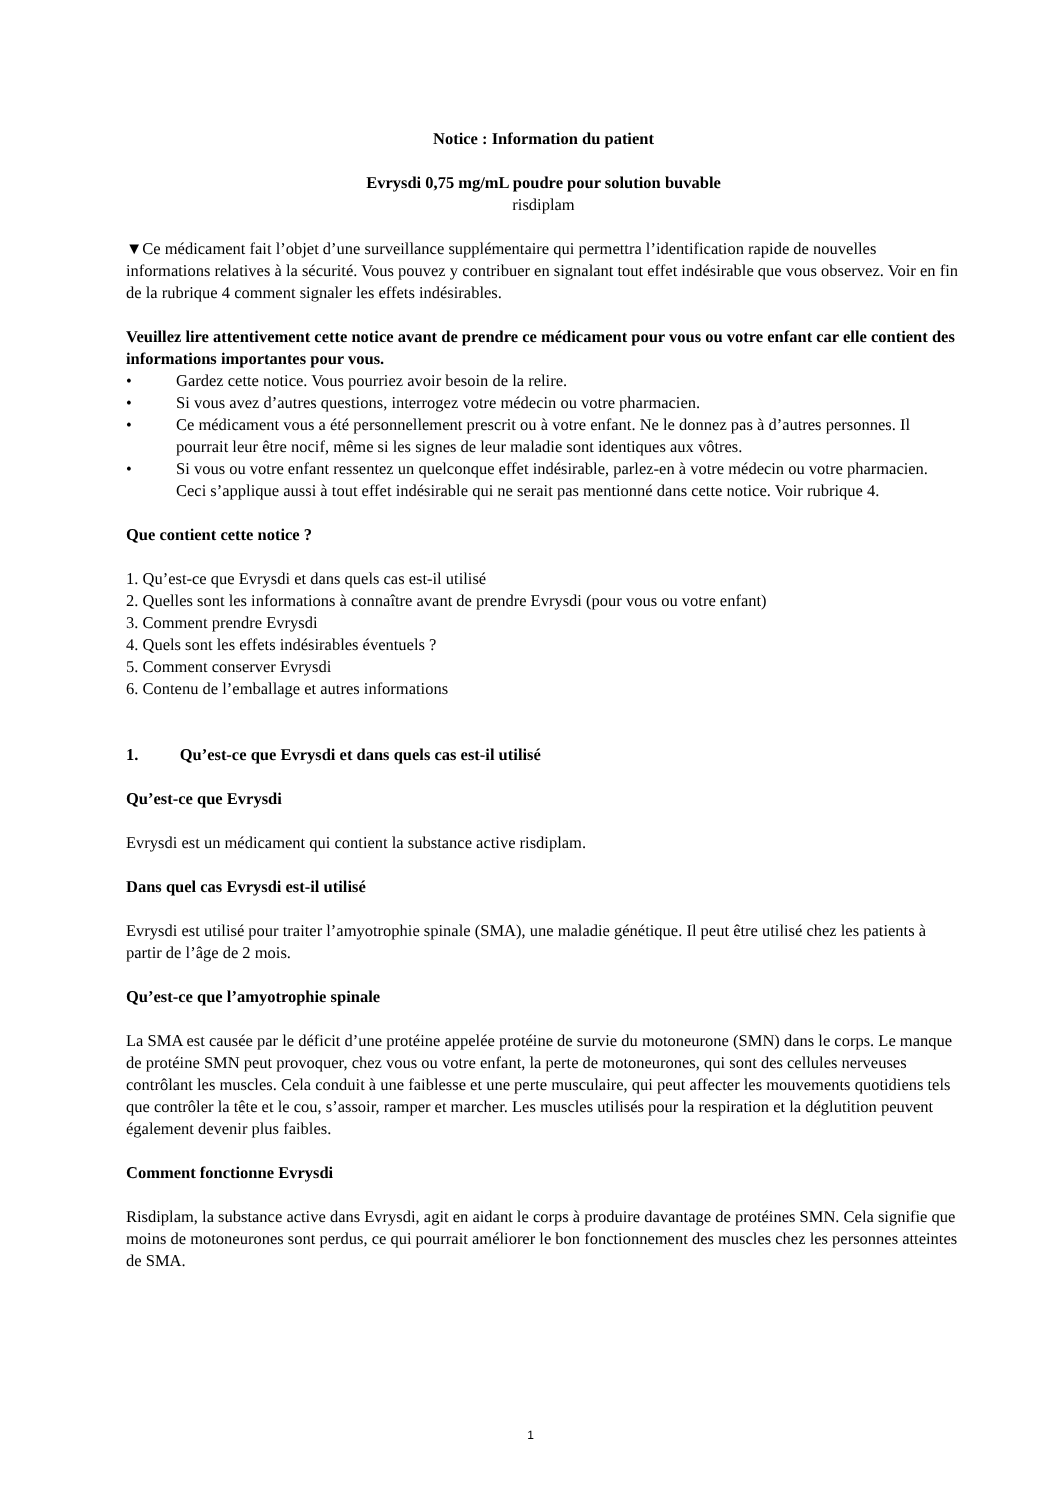Notice : Information du patient
Evrysdi 0,75 mg/mL poudre pour solution buvable
risdiplam
▼Ce médicament fait l’objet d’une surveillance supplémentaire qui permettra l’identification rapide de nouvelles informations relatives à la sécurité. Vous pouvez y contribuer en signalant tout effet indésirable que vous observez. Voir en fin de la rubrique 4 comment signaler les effets indésirables.
Veuillez lire attentivement cette notice avant de prendre ce médicament pour vous ou votre enfant car elle contient des informations importantes pour vous.
• Gardez cette notice. Vous pourriez avoir besoin de la relire.
• Si vous avez d’autres questions, interrogez votre médecin ou votre pharmacien.
• Ce médicament vous a été personnellement prescrit ou à votre enfant. Ne le donnez pas à d’autres personnes. Il pourrait leur être nocif, même si les signes de leur maladie sont identiques aux vôtres.
• Si vous ou votre enfant ressentez un quelconque effet indésirable, parlez-en à votre médecin ou votre pharmacien. Ceci s’applique aussi à tout effet indésirable qui ne serait pas mentionné dans cette notice. Voir rubrique 4.
Que contient cette notice ?
1. Qu’est-ce que Evrysdi et dans quels cas est-il utilisé
2. Quelles sont les informations à connaître avant de prendre Evrysdi (pour vous ou votre enfant)
3. Comment prendre Evrysdi
4. Quels sont les effets indésirables éventuels ?
5. Comment conserver Evrysdi
6. Contenu de l’emballage et autres informations
1. Qu’est-ce que Evrysdi et dans quels cas est-il utilisé
Qu’est-ce que Evrysdi
Evrysdi est un médicament qui contient la substance active risdiplam.
Dans quel cas Evrysdi est-il utilisé
Evrysdi est utilisé pour traiter l’amyotrophie spinale (SMA), une maladie génétique. Il peut être utilisé chez les patients à partir de l’âge de 2 mois.
Qu’est-ce que l’amyotrophie spinale
La SMA est causée par le déficit d’une protéine appelée protéine de survie du motoneurone (SMN) dans le corps. Le manque de protéine SMN peut provoquer, chez vous ou votre enfant, la perte de motoneurones, qui sont des cellules nerveuses contrôlant les muscles. Cela conduit à une faiblesse et une perte musculaire, qui peut affecter les mouvements quotidiens tels que contrôler la tête et le cou, s’assoir, ramper et marcher. Les muscles utilisés pour la respiration et la déglutition peuvent également devenir plus faibles.
Comment fonctionne Evrysdi
Risdiplam, la substance active dans Evrysdi, agit en aidant le corps à produire davantage de protéines SMN. Cela signifie que moins de motoneurones sont perdus, ce qui pourrait améliorer le bon fonctionnement des muscles chez les personnes atteintes de SMA.
1